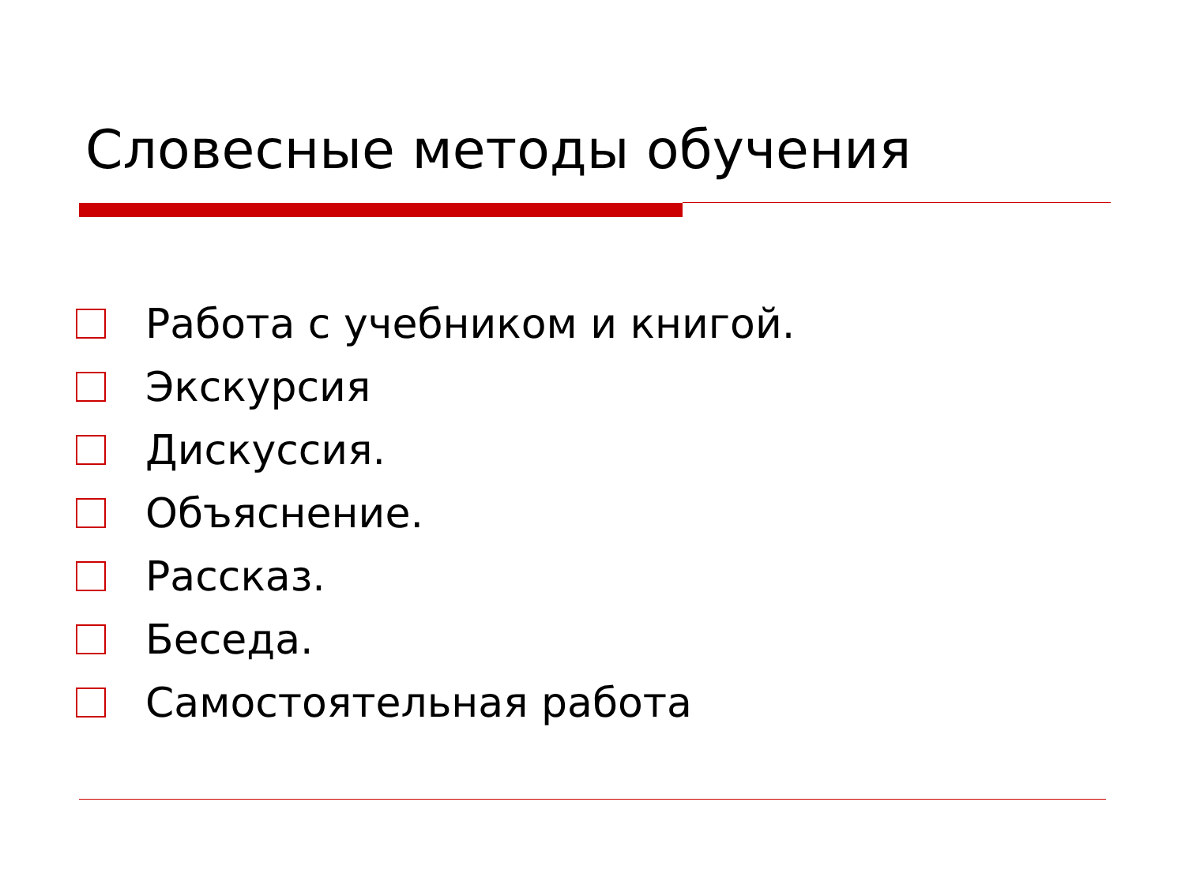Словесные методы обучения
Работа с учебником и книгой.
Экскурсия
Дискуссия.
Объяснение.
Рассказ.
Беседа.
Самостоятельная работа